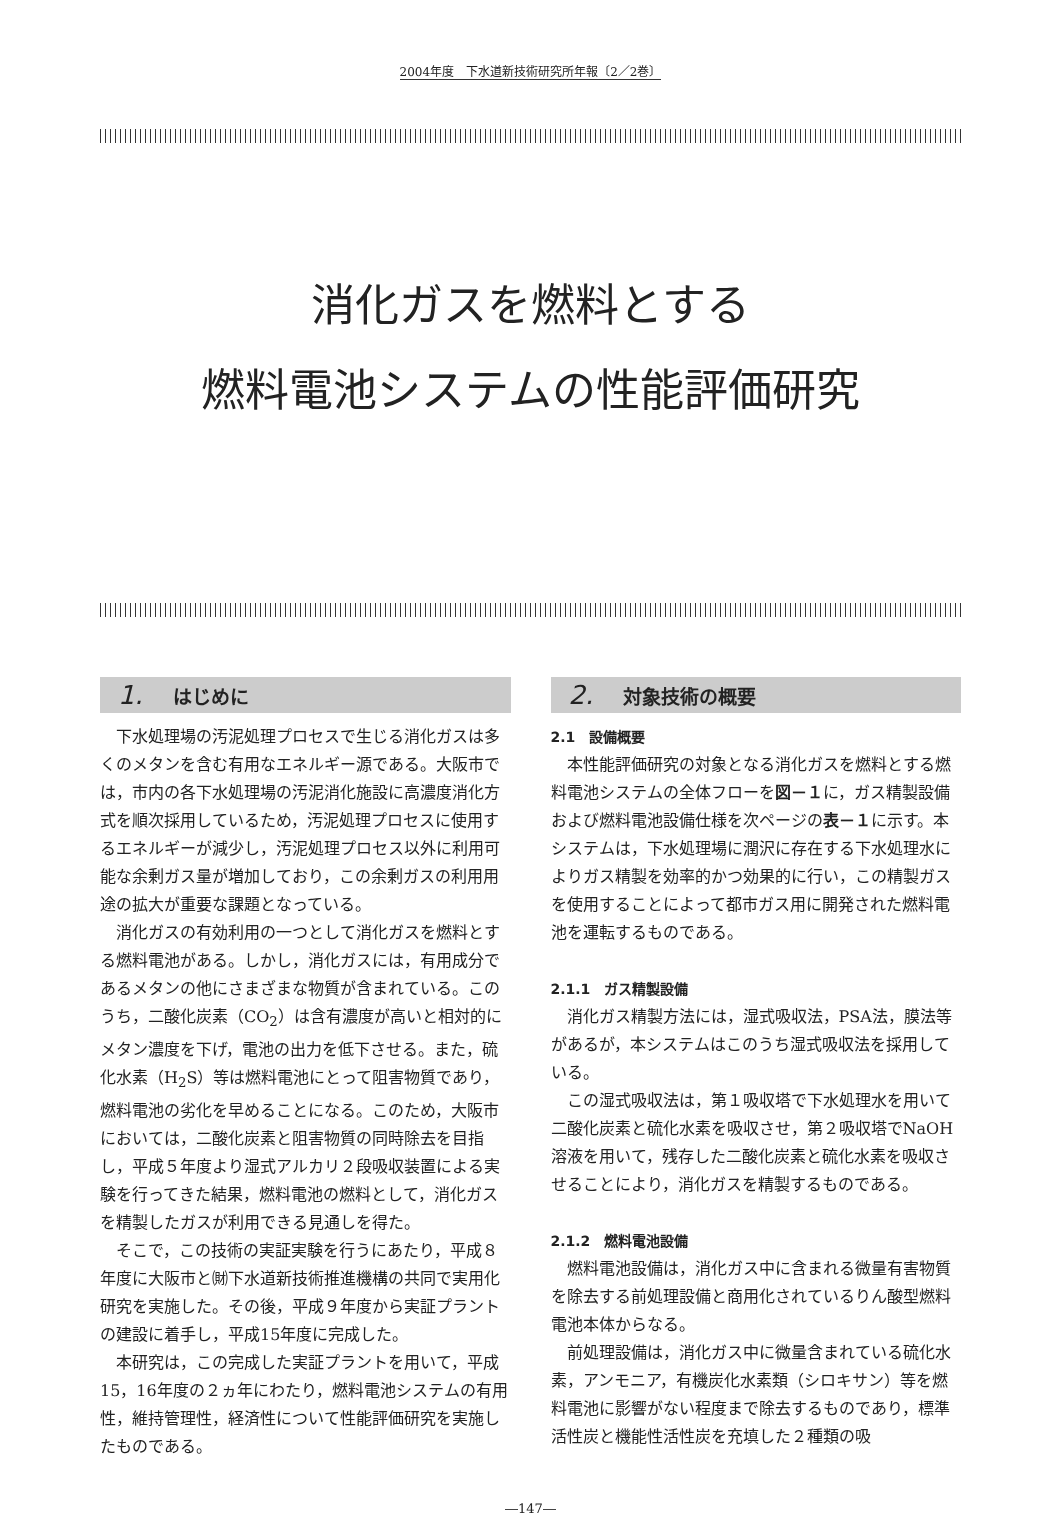2004年度　下水道新技術研究所年報〔2／2巻〕
消化ガスを燃料とする
燃料電池システムの性能評価研究
1. はじめに
下水処理場の汚泥処理プロセスで生じる消化ガスは多くのメタンを含む有用なエネルギー源である。大阪市では，市内の各下水処理場の汚泥消化施設に高濃度消化方式を順次採用しているため，汚泥処理プロセスに使用するエネルギーが減少し，汚泥処理プロセス以外に利用可能な余剰ガス量が増加しており，この余剰ガスの利用用途の拡大が重要な課題となっている。
消化ガスの有効利用の一つとして消化ガスを燃料とする燃料電池がある。しかし，消化ガスには，有用成分であるメタンの他にさまざまな物質が含まれている。このうち，二酸化炭素（CO<sub>2</sub>）は含有濃度が高いと相対的にメタン濃度を下げ，電池の出力を低下させる。また，硫化水素（H<sub>2</sub>S）等は燃料電池にとって阻害物質であり，燃料電池の劣化を早めることになる。このため，大阪市においては，二酸化炭素と阻害物質の同時除去を目指し，平成５年度より湿式アルカリ２段吸収装置による実験を行ってきた結果，燃料電池の燃料として，消化ガスを精製したガスが利用できる見通しを得た。
そこで，この技術の実証実験を行うにあたり，平成８年度に大阪市と㈶下水道新技術推進機構の共同で実用化研究を実施した。その後，平成９年度から実証プラントの建設に着手し，平成15年度に完成した。
本研究は，この完成した実証プラントを用いて，平成15，16年度の２ヵ年にわたり，燃料電池システムの有用性，維持管理性，経済性について性能評価研究を実施したものである。
2. 対象技術の概要
2.1　設備概要
本性能評価研究の対象となる消化ガスを燃料とする燃料電池システムの全体フローを図－１に，ガス精製設備および燃料電池設備仕様を次ページの表－１に示す。本システムは，下水処理場に潤沢に存在する下水処理水によりガス精製を効率的かつ効果的に行い，この精製ガスを使用することによって都市ガス用に開発された燃料電池を運転するものである。
2.1.1　ガス精製設備
消化ガス精製方法には，湿式吸収法，PSA法，膜法等があるが，本システムはこのうち湿式吸収法を採用している。
この湿式吸収法は，第１吸収塔で下水処理水を用いて二酸化炭素と硫化水素を吸収させ，第２吸収塔でNaOH溶液を用いて，残存した二酸化炭素と硫化水素を吸収させることにより，消化ガスを精製するものである。
2.1.2　燃料電池設備
燃料電池設備は，消化ガス中に含まれる微量有害物質を除去する前処理設備と商用化されているりん酸型燃料電池本体からなる。
前処理設備は，消化ガス中に微量含まれている硫化水素，アンモニア，有機炭化水素類（シロキサン）等を燃料電池に影響がない程度まで除去するものであり，標準活性炭と機能性活性炭を充填した２種類の吸
―147―